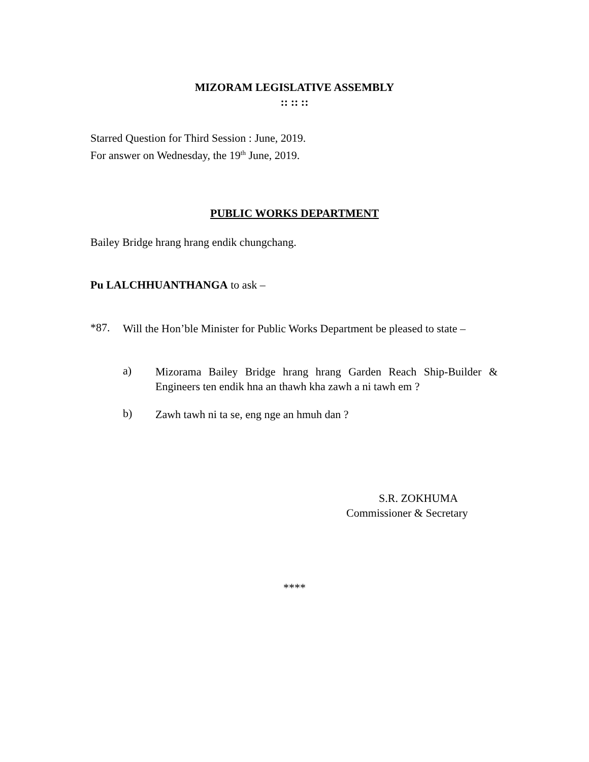MIZORAM LEGISLATIVE ASSEMBLY
:: :: ::
Starred Question for Third Session : June, 2019.
For answer on Wednesday, the 19<sup>th</sup> June, 2019.
PUBLIC WORKS DEPARTMENT
Bailey Bridge hrang hrang endik chungchang.
Pu LALCHHUANTHANGA to ask –
*87.
Will the Hon’ble Minister for Public Works Department be pleased to state –
a)
Mizorama Bailey Bridge hrang hrang Garden Reach Ship-Builder & Engineers ten endik hna an thawh kha zawh a ni tawh em ?
b)
Zawh tawh ni ta se, eng nge an hmuh dan ?
S.R. ZOKHUMA
Commissioner & Secretary
****